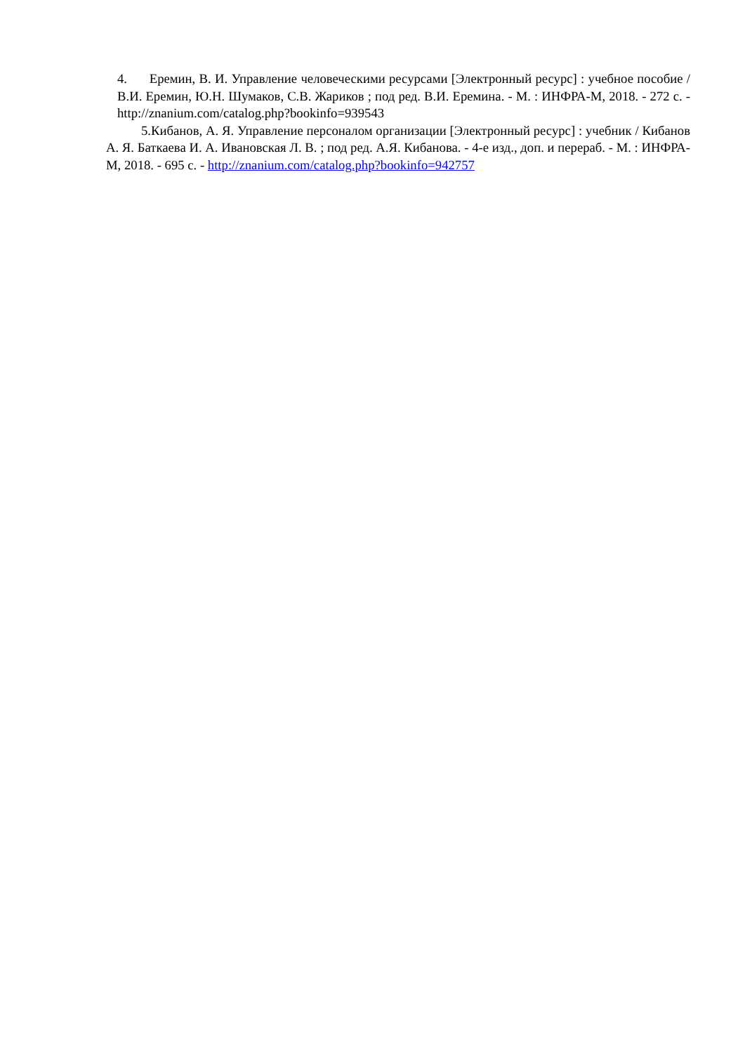4. Еремин, В. И. Управление человеческими ресурсами [Электронный ресурс] : учебное пособие / В.И. Еремин, Ю.Н. Шумаков, С.В. Жариков ; под ред. В.И. Еремина. - М. : ИНФРА-М, 2018. - 272 с. - http://znanium.com/catalog.php?bookinfo=939543
5.Кибанов, А. Я. Управление персоналом организации [Электронный ресурс] : учебник / Кибанов А. Я. Баткаева И. А. Ивановская Л. В. ; под ред. А.Я. Кибанова. - 4-е изд., доп. и перераб. - М. : ИНФРА-М, 2018. - 695 с. - http://znanium.com/catalog.php?bookinfo=942757